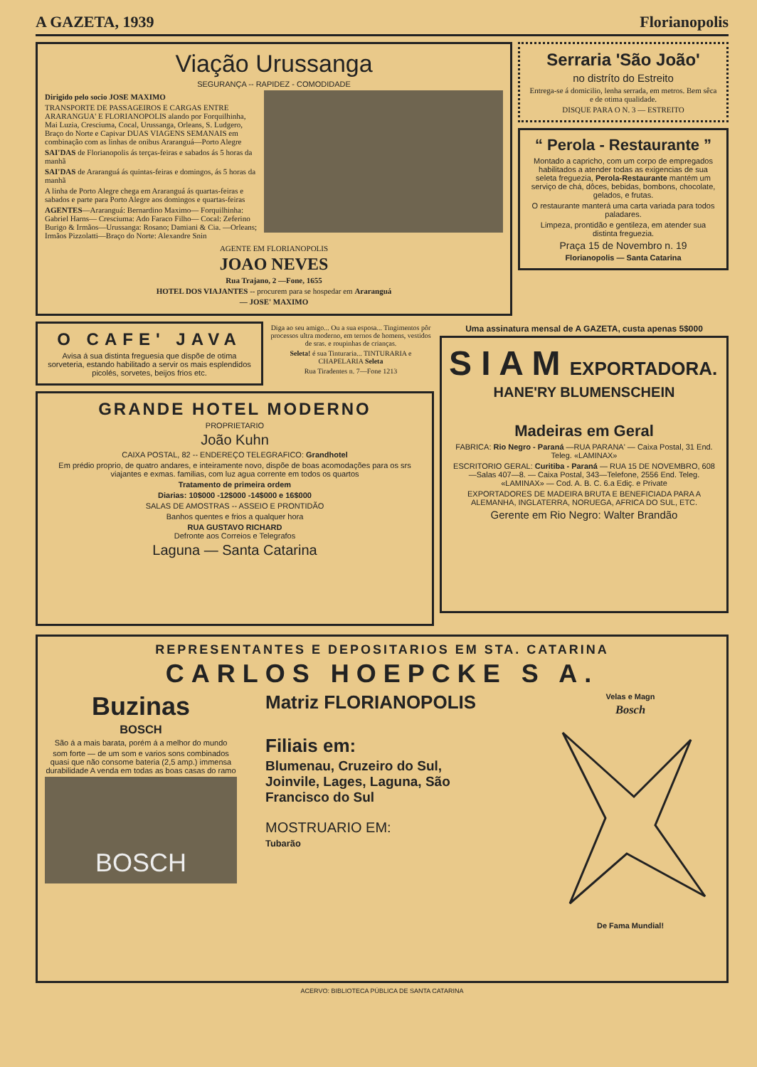A GAZETA, 1939 Florianopolis
Viação Urussanga
SEGURANÇA -- RAPIDEZ - COMODIDADE
Dirigido pelo socio JOSE MAXIMO
TRANSPORTE DE PASSAGEIROS E CARGAS ENTRE ARARANGUA' E FLORIANOPOLIS alando por Forquilhinha, Mai Luzia, Cresciuma, Cocal, Urussanga, Orleans, S. Ludgero, Braço do Norte e Capivar DUAS VIAGENS SEMANAIS em combinação com as linhas de onibus Araranguá—Porto Alegre
SAI'DAS de Florianopolis ás terças-feiras e sabados ás 5 horas da manhã
SAI'DAS de Araranguá ás quintas-feiras e domingos, ás 5 horas da manhã
A linha de Porto Alegre chega em Araranguá ás quartas-feiras e sabados e parte para Porto Alegre aos domingos e quartas-feiras
AGENTES—Araranguá: Bernardino Maximo— Forquilhinha: Gabriel Harns— Cresciuma: Ado Faraco Filho— Cocal: Zeferino Burigo & Irmãos—Urussanga: Rosano; Damiani & Cia. —Orleans; Irmãos Pizzolatti—Braço do Norte: Alexandre Snin
AGENTE EM FLORIANOPOLIS
JOAO NEVES
Rua Trajano, 2 —Fone, 1655
HOTEL DOS VIAJANTES -- procurem para se hospedar em Araranguá
— JOSE' MAXIMO
Serraria 'São João'
no distríto do Estreito
Entrega-se á domicilio, lenha serrada, em metros. Bem sêca e de otima qualidade.
DISQUE PARA O N. 3 — ESTREITO
“ Perola - Restaurante ”
Montado a capricho, com um corpo de empregados habilitados a atender todas as exigencias de sua seleta freguezia, Perola-Restaurante mantém um serviço de chá, dôces, bebidas, bombons, chocolate, gelados, e frutas.
O restaurante manterá uma carta variada para todos paladares.
Limpeza, prontidão e gentileza, em atender sua distinta freguezia.
Praça 15 de Novembro n. 19
Florianopolis — Santa Catarina
O CAFE' JAVA
Avisa á sua distinta freguesia que dispõe de otima sorveteria, estando habilitado a servir os mais esplendidos picolés, sorvetes, beijos frios etc.
Diga ao seu amigo... Ou a sua esposa... Tingimentos pôr processos ultra moderno, em ternos de homens, vestidos de sras. e roupinhas de crianças.
Seleta! é sua Tinturaria... TINTURARIA e CHAPELARIA Seleta
Rua Tiradentes n. 7—Fone 1213
GRANDE HOTEL MODERNO
PROPRIETARIO
João Kuhn
CAIXA POSTAL, 82 -- ENDEREÇO TELEGRAFICO: Grandhotel
Em prédio proprio, de quatro andares, e inteiramente novo, dispõe de boas acomodações para os srs viajantes e exmas. familias, com luz agua corrente em todos os quartos
Tratamento de primeira ordem
Diarias: 10$000 -12$000 -14$000 e 16$000
SALAS DE AMOSTRAS -- ASSEIO E PRONTIDÃO
Banhos quentes e frios a qualquer hora
RUA GUSTAVO RICHARD
Defronte aos Correios e Telegrafos
Laguna — Santa Catarina
Uma assinatura mensal de A GAZETA, custa apenas 5$000
S I A M EXPORTADORA.
HANE'RY BLUMENSCHEIN
Madeiras em Geral
FABRICA: Rio Negro - Paraná —RUA PARANA' — Caixa Postal, 31 End. Teleg. «LAMINAX»
ESCRITORIO GERAL: Curitiba - Paraná — RUA 15 DE NOVEMBRO, 608 —Salas 407—8. — Caixa Postal, 343—Telefone, 2556 End. Teleg. «LAMINAX» — Cod. A. B. C. 6.a Ediç. e Private
EXPORTADORES DE MADEIRA BRUTA E BENEFICIADA PARA A ALEMANHA, INGLATERRA, NORUEGA, AFRICA DO SUL, ETC.
Gerente em Rio Negro: Walter Brandão
REPRESENTANTES E DEPOSITARIOS EM STA. CATARINA
CARLOS HOEPCKE S A.
Buzinas
BOSCH
São á a mais barata, porém á a melhor do mundo
som forte — de um som e varios sons combinados quasi que não consome bateria (2,5 amp.) immensa durabilidade A venda em todas as boas casas do ramo
BOSCH
Matriz FLORIANOPOLIS
Filiais em:
Blumenau, Cruzeiro do Sul,
Joinvile, Lages, Laguna, São
Francisco do Sul
MOSTRUARIO EM:
Tubarão
Velas e Magn
Bosch
De Fama Mundial!
ACERVO: BIBLIOTECA PÚBLICA DE SANTA CATARINA